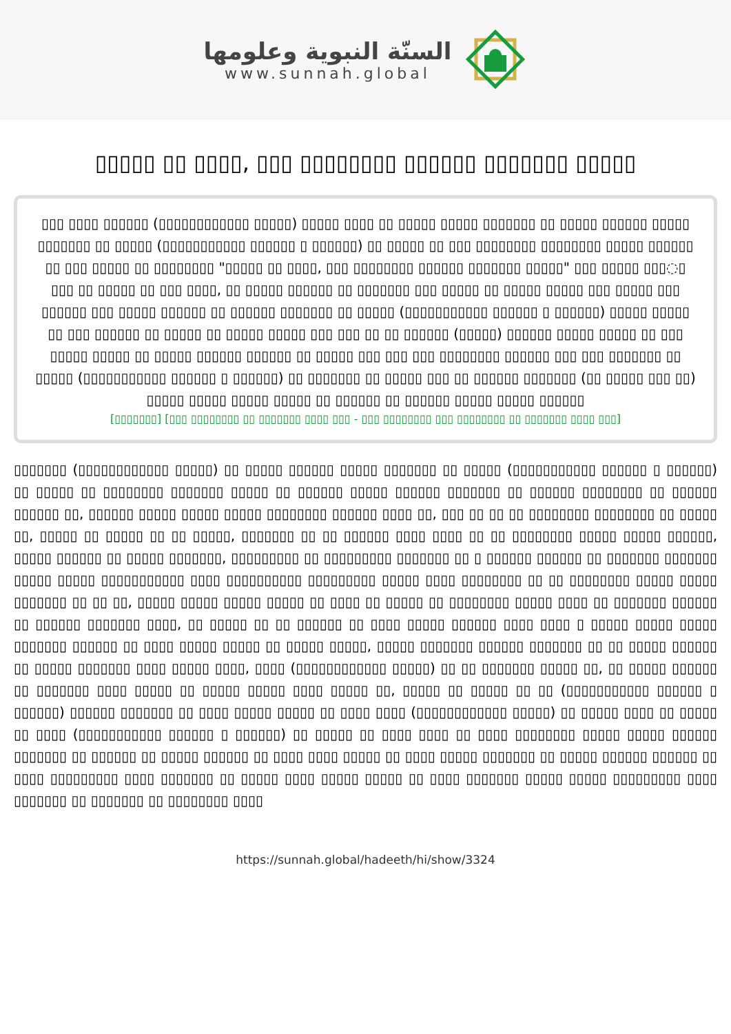السنّة النبوية وعلومها
www.sunnah.global
▯▯▯▯▯ ▯▯ ▯▯▯▯, ▯▯▯ ▯▯▯▯▯▯▯▯ ▯▯▯▯▯▯ ▯▯▯▯▯▯▯ ▯▯▯▯▯
▯▯▯ ▯▯▯▯ ▯▯▯▯▯▯ (▯▯▯▯▯▯▯▯▯▯▯▯ ▯▯▯▯▯) ▯▯▯▯▯ ▯▯▯▯ ▯▯ ▯▯▯▯▯ ▯▯▯▯▯ ▯▯▯▯▯▯▯ ▯▯ ▯▯▯▯▯ ▯▯▯▯▯▯ ▯▯▯▯▯ ▯▯▯▯▯▯▯ ▯▯ ▯▯▯▯▯ (▯▯▯▯▯▯▯▯▯▯▯ ▯▯▯▯▯▯ ▯ ▯▯▯▯▯▯) ▯▯ ▯▯▯▯▯ ▯▯ ▯▯▯ ▯▯▯▯▯▯▯▯ ▯▯▯▯▯▯▯▯ ▯▯▯▯▯ ▯▯▯▯▯▯ ▯▯ ▯▯▯ ▯▯▯▯▯ ▯▯ ▯▯▯▯▯▯▯▯ "▯▯▯▯▯ ▯▯ ▯▯▯▯, ▯▯▯ ▯▯▯▯▯▯▯▯ ▯▯▯▯▯▯ ▯▯▯▯▯▯▯ ▯▯▯▯▯" ▯▯▯ ▯▯▯▯▯ ▯▯▯◌▯ ▯▯▯ ▯▯ ▯▯▯▯▯ ▯▯ ▯▯▯ ▯▯▯▯, ▯▯ ▯▯▯▯▯ ▯▯▯▯▯▯ ▯▯ ▯▯▯▯▯▯▯ ▯▯▯ ▯▯▯▯▯ ▯▯ ▯▯▯▯▯ ▯▯▯▯▯ ▯▯▯ ▯▯▯▯▯ ▯▯▯ ▯▯▯▯▯▯ ▯▯▯ ▯▯▯▯▯ ▯▯▯▯▯▯ ▯▯ ▯▯▯▯▯▯ ▯▯▯▯▯▯▯ ▯▯ ▯▯▯▯▯ (▯▯▯▯▯▯▯▯▯▯▯ ▯▯▯▯▯▯ ▯ ▯▯▯▯▯▯) ▯▯▯▯▯ ▯▯▯▯▯ ▯▯ ▯▯▯ ▯▯▯▯▯▯ ▯▯ ▯▯▯▯▯ ▯▯ ▯▯▯▯▯ ▯▯▯▯▯ ▯▯▯ ▯▯▯ ▯▯ ▯▯ ▯▯▯▯▯▯ (▯▯▯▯▯) ▯▯▯▯▯▯ ▯▯▯▯▯ ▯▯▯▯▯ ▯▯ ▯▯▯ ▯▯▯▯▯ ▯▯▯▯▯ ▯▯ ▯▯▯▯▯ ▯▯▯▯▯▯ ▯▯▯▯▯▯ ▯▯ ▯▯▯▯▯ ▯▯▯ ▯▯▯ ▯▯▯ ▯▯▯▯▯▯▯▯ ▯▯▯▯▯▯ ▯▯▯ ▯▯▯ ▯▯▯▯▯▯▯ ▯▯ ▯▯▯▯▯ (▯▯▯▯▯▯▯▯▯▯▯ ▯▯▯▯▯▯ ▯ ▯▯▯▯▯▯) ▯▯ ▯▯▯▯▯▯▯ ▯▯ ▯▯▯▯▯ ▯▯▯ ▯▯ ▯▯▯▯▯▯ ▯▯▯▯▯▯▯ (▯▯ ▯▯▯▯▯ ▯▯▯ ▯▯) ▯▯▯▯▯ ▯▯▯▯▯ ▯▯▯▯▯ ▯▯▯▯▯ ▯▯ ▯▯▯▯▯▯ ▯▯ ▯▯▯▯▯▯ ▯▯▯▯▯ ▯▯▯▯▯ ▯▯▯▯▯▯
[▯▯▯▯▯▯▯] [▯▯▯ ▯▯▯▯▯▯▯▯ ▯▯ ▯▯▯▯▯▯▯ ▯▯▯▯ ▯▯▯ - ▯▯▯ ▯▯▯▯▯▯▯▯ ▯▯▯ ▯▯▯▯▯▯▯▯ ▯▯ ▯▯▯▯▯▯▯ ▯▯▯▯ ▯▯▯]
▯▯▯▯▯▯▯ (▯▯▯▯▯▯▯▯▯▯▯▯ ▯▯▯▯▯) ▯▯ ▯▯▯▯▯ ▯▯▯▯▯▯ ▯▯▯▯▯ ▯▯▯▯▯▯▯ ▯▯ ▯▯▯▯▯ (▯▯▯▯▯▯▯▯▯▯▯ ▯▯▯▯▯▯ ▯ ▯▯▯▯▯▯) ▯▯ ▯▯▯▯▯ ▯▯ ▯▯▯▯▯▯▯▯ ▯▯▯▯▯▯▯ ▯▯▯▯▯ ▯▯ ▯▯▯▯▯▯ ▯▯▯▯▯ ▯▯▯▯▯▯ ▯▯▯▯▯▯▯ ▯▯ ▯▯▯▯▯▯ ▯▯▯▯▯▯▯▯ ▯▯ ▯▯▯▯▯▯ ▯▯▯▯▯▯ ▯▯, ▯▯▯▯▯▯ ▯▯▯▯▯ ▯▯▯▯▯ ▯▯▯▯▯ ▯▯▯▯▯▯▯▯ ▯▯▯▯▯▯ ▯▯▯▯ ▯▯, ▯▯▯ ▯▯ ▯▯ ▯▯ ▯▯▯▯▯▯▯▯ ▯▯▯▯▯▯▯▯ ▯▯ ▯▯▯▯▯ ▯▯, ▯▯▯▯▯ ▯▯ ▯▯▯▯▯ ▯▯ ▯▯ ▯▯▯▯▯, ▯▯▯▯▯▯▯ ▯▯ ▯▯ ▯▯▯▯▯▯ ▯▯▯▯ ▯▯▯▯ ▯▯ ▯▯ ▯▯▯▯▯▯▯▯ ▯▯▯▯▯ ▯▯▯▯▯ ▯▯▯▯▯▯, ▯▯▯▯▯ ▯▯▯▯▯▯ ▯▯ ▯▯▯▯▯ ▯▯▯▯▯▯▯, ▯▯▯▯▯▯▯▯▯ ▯▯ ▯▯▯▯▯▯▯▯▯ ▯▯▯▯▯▯▯ ▯▯ ▯ ▯▯▯▯▯▯ ▯▯▯▯▯▯ ▯▯ ▯▯▯▯▯▯▯ ▯▯▯▯▯▯▯ ▯▯▯▯▯ ▯▯▯▯▯ ▯▯▯▯▯▯▯▯▯▯▯ ▯▯▯▯ ▯▯▯▯▯▯▯▯▯▯ ▯▯▯▯▯▯▯▯▯ ▯▯▯▯▯ ▯▯▯▯ ▯▯▯▯▯▯▯▯ ▯▯ ▯▯ ▯▯▯▯▯▯▯▯ ▯▯▯▯▯ ▯▯▯▯▯ ▯▯▯▯▯▯▯ ▯▯ ▯▯ ▯▯, ▯▯▯▯▯ ▯▯▯▯▯ ▯▯▯▯▯ ▯▯▯▯▯ ▯▯ ▯▯▯▯ ▯▯ ▯▯▯▯▯ ▯▯ ▯▯▯▯▯▯▯▯ ▯▯▯▯▯ ▯▯▯▯ ▯▯ ▯▯▯▯▯▯▯ ▯▯▯▯▯▯ ▯▯ ▯▯▯▯▯▯ ▯▯▯▯▯▯▯ ▯▯▯▯, ▯▯ ▯▯▯▯▯ ▯▯ ▯▯ ▯▯▯▯▯▯ ▯▯ ▯▯▯▯ ▯▯▯▯▯ ▯▯▯▯▯▯ ▯▯▯▯ ▯▯▯▯ ▯ ▯▯▯▯▯ ▯▯▯▯▯ ▯▯▯▯▯ ▯▯▯▯▯▯▯ ▯▯▯▯▯▯ ▯▯ ▯▯▯▯ ▯▯▯▯▯ ▯▯▯▯▯ ▯▯ ▯▯▯▯▯ ▯▯▯▯▯, ▯▯▯▯▯ ▯▯▯▯▯▯▯ ▯▯▯▯▯▯ ▯▯▯▯▯▯▯ ▯▯ ▯▯ ▯▯▯▯▯ ▯▯▯▯▯▯ ▯▯ ▯▯▯▯▯ ▯▯▯▯▯▯▯ ▯▯▯▯ ▯▯▯▯▯ ▯▯▯▯, ▯▯▯▯ (▯▯▯▯▯▯▯▯▯▯▯▯ ▯▯▯▯▯) ▯▯ ▯▯ ▯▯▯▯▯▯▯ ▯▯▯▯▯ ▯▯, ▯▯ ▯▯▯▯▯ ▯▯▯▯▯▯ ▯▯ ▯▯▯▯▯▯▯ ▯▯▯▯ ▯▯▯▯▯ ▯▯ ▯▯▯▯▯ ▯▯▯▯▯ ▯▯▯▯ ▯▯▯▯▯ ▯▯, ▯▯▯▯▯ ▯▯ ▯▯▯▯▯ ▯▯ ▯▯ (▯▯▯▯▯▯▯▯▯▯▯ ▯▯▯▯▯▯ ▯ ▯▯▯▯▯▯) ▯▯▯▯▯▯ ▯▯▯▯▯▯▯ ▯▯ ▯▯▯▯ ▯▯▯▯▯ ▯▯▯▯▯ ▯▯ ▯▯▯▯ ▯▯▯▯ (▯▯▯▯▯▯▯▯▯▯▯▯ ▯▯▯▯▯) ▯▯ ▯▯▯▯▯ ▯▯▯▯ ▯▯ ▯▯▯▯▯ ▯▯ ▯▯▯▯ (▯▯▯▯▯▯▯▯▯▯▯ ▯▯▯▯▯▯ ▯ ▯▯▯▯▯▯) ▯▯ ▯▯▯▯▯ ▯▯ ▯▯▯▯ ▯▯▯▯ ▯▯ ▯▯▯▯ ▯▯▯▯▯▯▯▯ ▯▯▯▯▯ ▯▯▯▯▯ ▯▯▯▯▯▯ ▯▯▯▯▯▯▯ ▯▯ ▯▯▯▯▯▯ ▯▯ ▯▯▯▯▯ ▯▯▯▯▯▯ ▯▯ ▯▯▯▯ ▯▯▯▯ ▯▯▯▯▯ ▯▯ ▯▯▯▯ ▯▯▯▯▯ ▯▯▯▯▯▯▯ ▯▯ ▯▯▯▯▯ ▯▯▯▯▯▯ ▯▯▯▯▯▯ ▯▯ ▯▯▯▯ ▯▯▯▯▯▯▯▯▯ ▯▯▯▯ ▯▯▯▯▯▯▯ ▯▯ ▯▯▯▯▯ ▯▯▯▯ ▯▯▯▯▯ ▯▯▯▯▯ ▯▯ ▯▯▯▯ ▯▯▯▯▯▯▯ ▯▯▯▯▯ ▯▯▯▯▯ ▯▯▯▯▯▯▯▯▯ ▯▯▯▯ ▯▯▯▯▯▯▯ ▯▯ ▯▯▯▯▯▯▯ ▯▯ ▯▯▯▯▯▯▯▯ ▯▯▯▯
https://sunnah.global/hadeeth/hi/show/3324